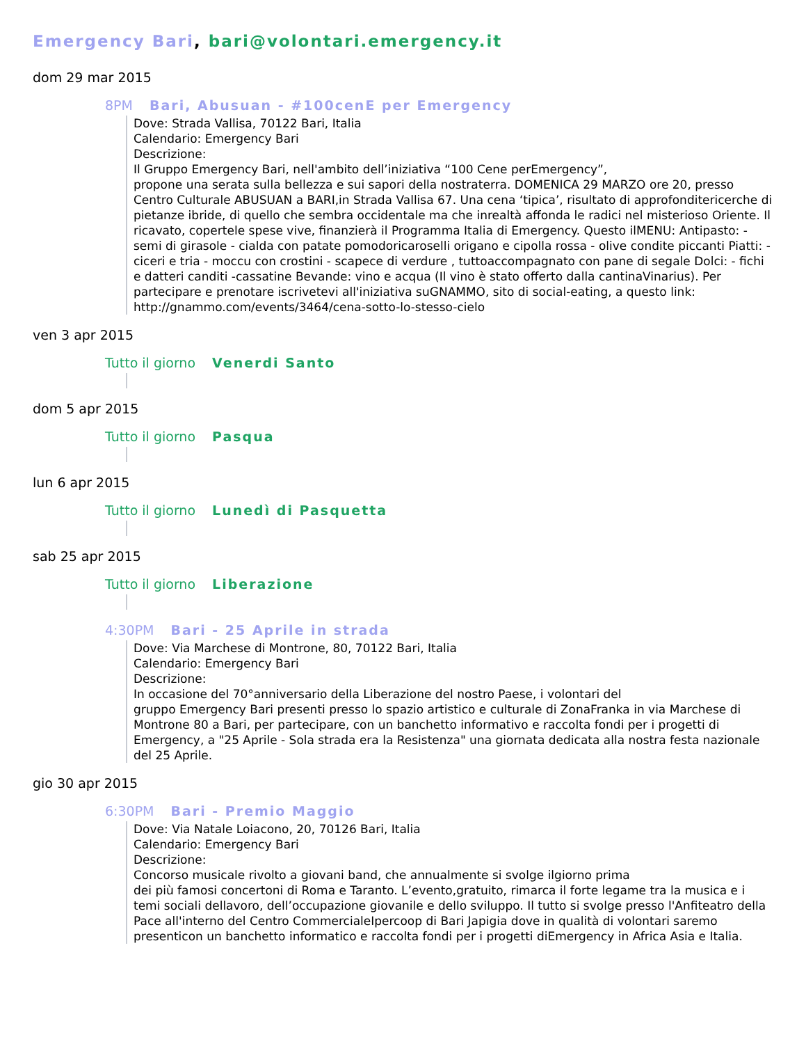Emergency Bari, bari@volontari.emergency.it
dom 29 mar 2015
8PM Bari, Abusuan - #100cenE per Emergency
Dove: Strada Vallisa, 70122 Bari, Italia
Calendario: Emergency Bari
Descrizione:
Il Gruppo Emergency Bari, nell'ambito dell’iniziativa “100 Cene perEmergency”,
propone una serata sulla bellezza e sui sapori della nostraterra. DOMENICA 29 MARZO ore 20, presso Centro Culturale ABUSUAN a BARI,in Strada Vallisa 67. Una cena ‘tipica’, risultato di approfonditericerche di pietanze ibride, di quello che sembra occidentale ma che inrealtà affonda le radici nel misterioso Oriente. Il ricavato, copertele spese vive, finanzierà il Programma Italia di Emergency. Questo ilMENU: Antipasto: - semi di girasole - cialda con patate pomodoricaroselli origano e cipolla rossa - olive condite piccanti Piatti: -ciceri e tria - moccu con crostini - scapece di verdure , tuttoaccompagnato con pane di segale Dolci: - fichi e datteri canditi -cassatine Bevande: vino e acqua (Il vino è stato offerto dalla cantinaVinarius). Per partecipare e prenotare iscrivetevi all'iniziativa suGNAMMO, sito di social-eating, a questo link: http://gnammo.com/events/3464/cena-sotto-lo-stesso-cielo
ven 3 apr 2015
Tutto il giorno Venerdi Santo
dom 5 apr 2015
Tutto il giorno Pasqua
lun 6 apr 2015
Tutto il giorno Lunedì di Pasquetta
sab 25 apr 2015
Tutto il giorno Liberazione
4:30PM Bari - 25 Aprile in strada
Dove: Via Marchese di Montrone, 80, 70122 Bari, Italia
Calendario: Emergency Bari
Descrizione:
In occasione del 70°anniversario della Liberazione del nostro Paese, i volontari del
gruppo Emergency Bari presenti presso lo spazio artistico e culturale di ZonaFranka in via Marchese di Montrone 80 a Bari, per partecipare, con un banchetto informativo e raccolta fondi per i progetti di Emergency, a "25 Aprile - Sola strada era la Resistenza" una giornata dedicata alla nostra festa nazionale del 25 Aprile.
gio 30 apr 2015
6:30PM Bari - Premio Maggio
Dove: Via Natale Loiacono, 20, 70126 Bari, Italia
Calendario: Emergency Bari
Descrizione:
Concorso musicale rivolto a giovani band, che annualmente si svolge ilgiorno prima
dei più famosi concertoni di Roma e Taranto. L’evento,gratuito, rimarca il forte legame tra la musica e i temi sociali dellavoro, dell’occupazione giovanile e dello sviluppo. Il tutto si svolge presso l'Anfiteatro della Pace all'interno del Centro CommercialeIpercoop di Bari Japigia dove in qualità di volontari saremo presenticon un banchetto informatico e raccolta fondi per i progetti diEmergency in Africa Asia e Italia.